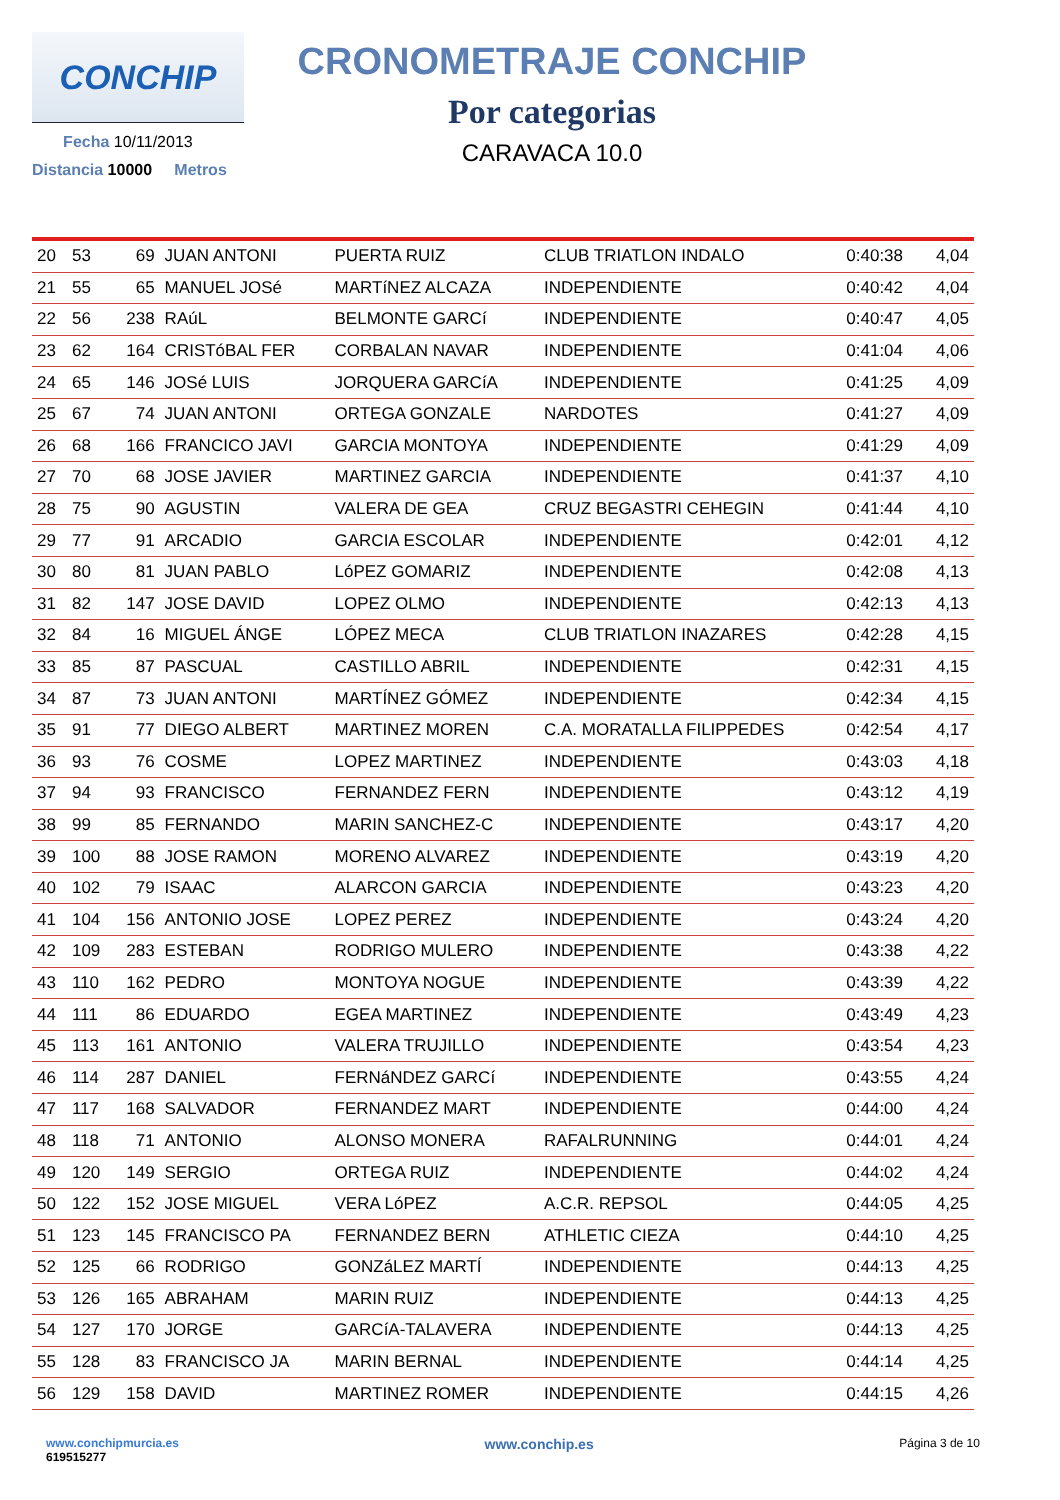CONCHIP
Fecha 10/11/2013
Distancia 10000 Metros
CRONOMETRAJE CONCHIP
Por categorias
CARAVACA 10.0
| 20 | 53 | 69 | JUAN ANTONI | PUERTA RUIZ | CLUB TRIATLON INDALO | 0:40:38 | 4,04 |
| 21 | 55 | 65 | MANUEL JOSé | MARTíNEZ ALCAZA | INDEPENDIENTE | 0:40:42 | 4,04 |
| 22 | 56 | 238 | RAúL | BELMONTE GARCí | INDEPENDIENTE | 0:40:47 | 4,05 |
| 23 | 62 | 164 | CRISTóBAL FER | CORBALAN NAVAR | INDEPENDIENTE | 0:41:04 | 4,06 |
| 24 | 65 | 146 | JOSé LUIS | JORQUERA GARCíA | INDEPENDIENTE | 0:41:25 | 4,09 |
| 25 | 67 | 74 | JUAN ANTONI | ORTEGA GONZALE | NARDOTES | 0:41:27 | 4,09 |
| 26 | 68 | 166 | FRANCICO JAVI | GARCIA MONTOYA | INDEPENDIENTE | 0:41:29 | 4,09 |
| 27 | 70 | 68 | JOSE JAVIER | MARTINEZ GARCIA | INDEPENDIENTE | 0:41:37 | 4,10 |
| 28 | 75 | 90 | AGUSTIN | VALERA DE GEA | CRUZ BEGASTRI CEHEGIN | 0:41:44 | 4,10 |
| 29 | 77 | 91 | ARCADIO | GARCIA ESCOLAR | INDEPENDIENTE | 0:42:01 | 4,12 |
| 30 | 80 | 81 | JUAN PABLO | LóPEZ GOMARIZ | INDEPENDIENTE | 0:42:08 | 4,13 |
| 31 | 82 | 147 | JOSE DAVID | LOPEZ OLMO | INDEPENDIENTE | 0:42:13 | 4,13 |
| 32 | 84 | 16 | MIGUEL ÁNGE | LÓPEZ MECA | CLUB TRIATLON INAZARES | 0:42:28 | 4,15 |
| 33 | 85 | 87 | PASCUAL | CASTILLO ABRIL | INDEPENDIENTE | 0:42:31 | 4,15 |
| 34 | 87 | 73 | JUAN ANTONI | MARTÍNEZ GÓMEZ | INDEPENDIENTE | 0:42:34 | 4,15 |
| 35 | 91 | 77 | DIEGO ALBERT | MARTINEZ MOREN | C.A. MORATALLA FILIPPEDES | 0:42:54 | 4,17 |
| 36 | 93 | 76 | COSME | LOPEZ MARTINEZ | INDEPENDIENTE | 0:43:03 | 4,18 |
| 37 | 94 | 93 | FRANCISCO | FERNANDEZ FERN | INDEPENDIENTE | 0:43:12 | 4,19 |
| 38 | 99 | 85 | FERNANDO | MARIN SANCHEZ-C | INDEPENDIENTE | 0:43:17 | 4,20 |
| 39 | 100 | 88 | JOSE RAMON | MORENO ALVAREZ | INDEPENDIENTE | 0:43:19 | 4,20 |
| 40 | 102 | 79 | ISAAC | ALARCON GARCIA | INDEPENDIENTE | 0:43:23 | 4,20 |
| 41 | 104 | 156 | ANTONIO JOSE | LOPEZ PEREZ | INDEPENDIENTE | 0:43:24 | 4,20 |
| 42 | 109 | 283 | ESTEBAN | RODRIGO MULERO | INDEPENDIENTE | 0:43:38 | 4,22 |
| 43 | 110 | 162 | PEDRO | MONTOYA NOGUE | INDEPENDIENTE | 0:43:39 | 4,22 |
| 44 | 111 | 86 | EDUARDO | EGEA MARTINEZ | INDEPENDIENTE | 0:43:49 | 4,23 |
| 45 | 113 | 161 | ANTONIO | VALERA TRUJILLO | INDEPENDIENTE | 0:43:54 | 4,23 |
| 46 | 114 | 287 | DANIEL | FERNáNDEZ GARCí | INDEPENDIENTE | 0:43:55 | 4,24 |
| 47 | 117 | 168 | SALVADOR | FERNANDEZ MART | INDEPENDIENTE | 0:44:00 | 4,24 |
| 48 | 118 | 71 | ANTONIO | ALONSO MONERA | RAFALRUNNING | 0:44:01 | 4,24 |
| 49 | 120 | 149 | SERGIO | ORTEGA RUIZ | INDEPENDIENTE | 0:44:02 | 4,24 |
| 50 | 122 | 152 | JOSE MIGUEL | VERA LóPEZ | A.C.R. REPSOL | 0:44:05 | 4,25 |
| 51 | 123 | 145 | FRANCISCO PA | FERNANDEZ BERN | ATHLETIC CIEZA | 0:44:10 | 4,25 |
| 52 | 125 | 66 | RODRIGO | GONZáLEZ MARTÍ | INDEPENDIENTE | 0:44:13 | 4,25 |
| 53 | 126 | 165 | ABRAHAM | MARIN RUIZ | INDEPENDIENTE | 0:44:13 | 4,25 |
| 54 | 127 | 170 | JORGE | GARCíA-TALAVERA | INDEPENDIENTE | 0:44:13 | 4,25 |
| 55 | 128 | 83 | FRANCISCO JA | MARIN BERNAL | INDEPENDIENTE | 0:44:14 | 4,25 |
| 56 | 129 | 158 | DAVID | MARTINEZ ROMER | INDEPENDIENTE | 0:44:15 | 4,26 |
www.conchipmurcia.es
619515277
www.conchip.es
Página 3 de 10